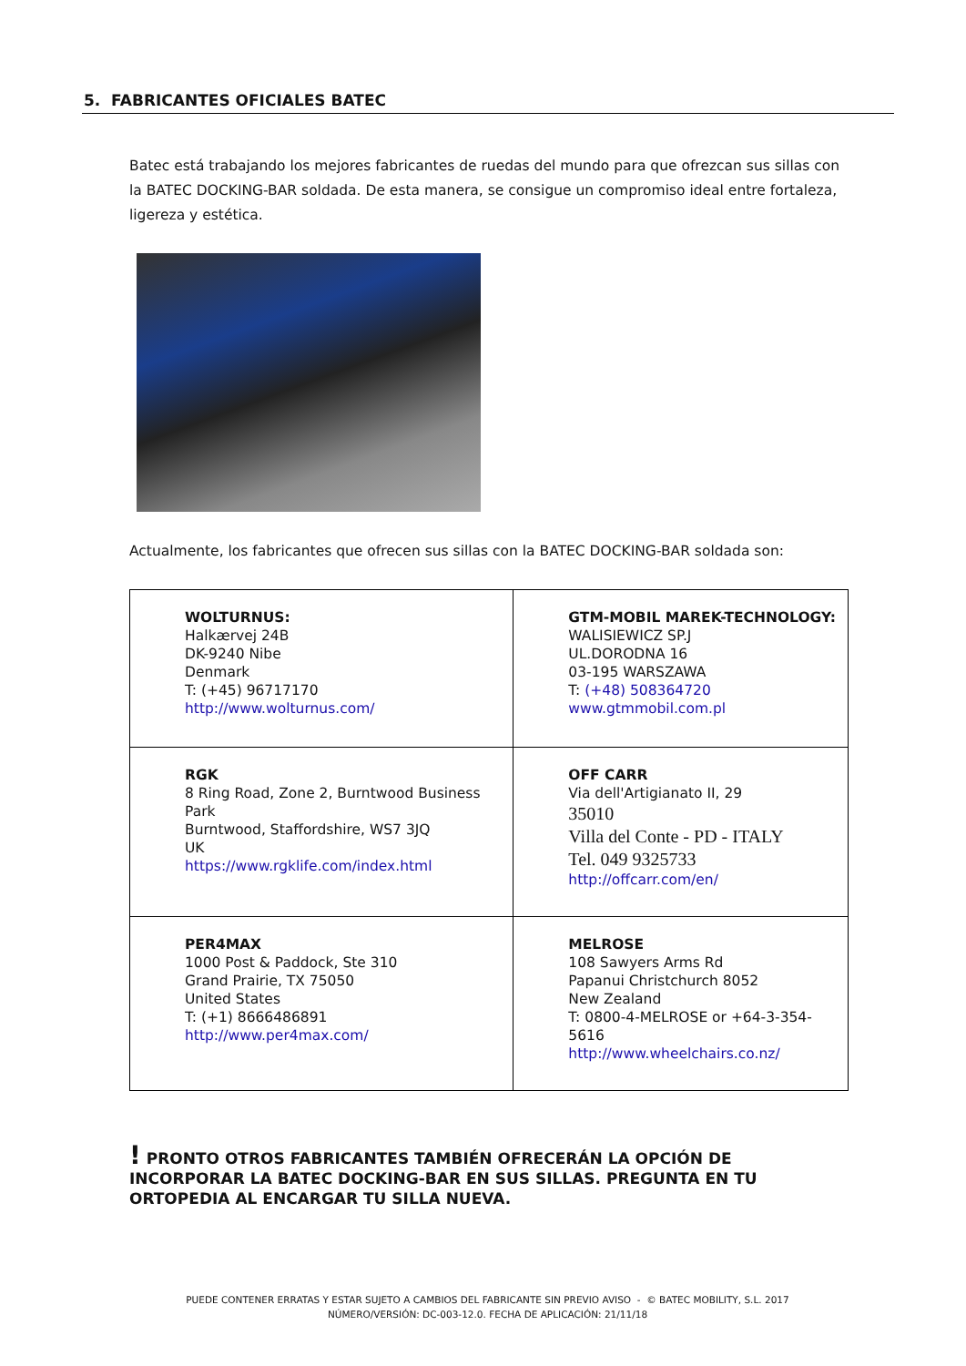5. FABRICANTES OFICIALES BATEC
Batec está trabajando los mejores fabricantes de ruedas del mundo para que ofrezcan sus sillas con la BATEC DOCKING-BAR soldada. De esta manera, se consigue un compromiso ideal entre fortaleza, ligereza y estética.
Actualmente, los fabricantes que ofrecen sus sillas con la BATEC DOCKING-BAR soldada son:
| WOLTURNUS: Halkærvej 24B DK-9240 Nibe Denmark T: (+45) 96717170 http://www.wolturnus.com/ | GTM-MOBIL MAREK-TECHNOLOGY: WALISIEWICZ SP.J UL.DORODNA 16 03-195 WARSZAWA T: (+48) 508364720 www.gtmmobil.com.pl |
| RGK 8 Ring Road, Zone 2, Burntwood Business Park Burntwood, Staffordshire, WS7 3JQ UK https://www.rgklife.com/index.html | OFF CARR Via dell'Artigianato II, 29 35010 Villa del Conte - PD - ITALY Tel. 049 9325733 http://offcarr.com/en/ |
| PER4MAX 1000 Post & Paddock, Ste 310 Grand Prairie, TX 75050 United States T: (+1) 8666486891 http://www.per4max.com/ | MELROSE 108 Sawyers Arms Rd Papanui Christchurch 8052 New Zealand T: 0800-4-MELROSE or +64-3-354-5616 http://www.wheelchairs.co.nz/ |
! PRONTO OTROS FABRICANTES TAMBIÉN OFRECERÁN LA OPCIÓN DE INCORPORAR LA BATEC DOCKING-BAR EN SUS SILLAS. PREGUNTA EN TU ORTOPEDIA AL ENCARGAR TU SILLA NUEVA.
PUEDE CONTENER ERRATAS Y ESTAR SUJETO A CAMBIOS DEL FABRICANTE SIN PREVIO AVISO - © BATEC MOBILITY, S.L. 2017
NÚMERO/VERSIÓN: DC-003-12.0. FECHA DE APLICACIÓN: 21/11/18